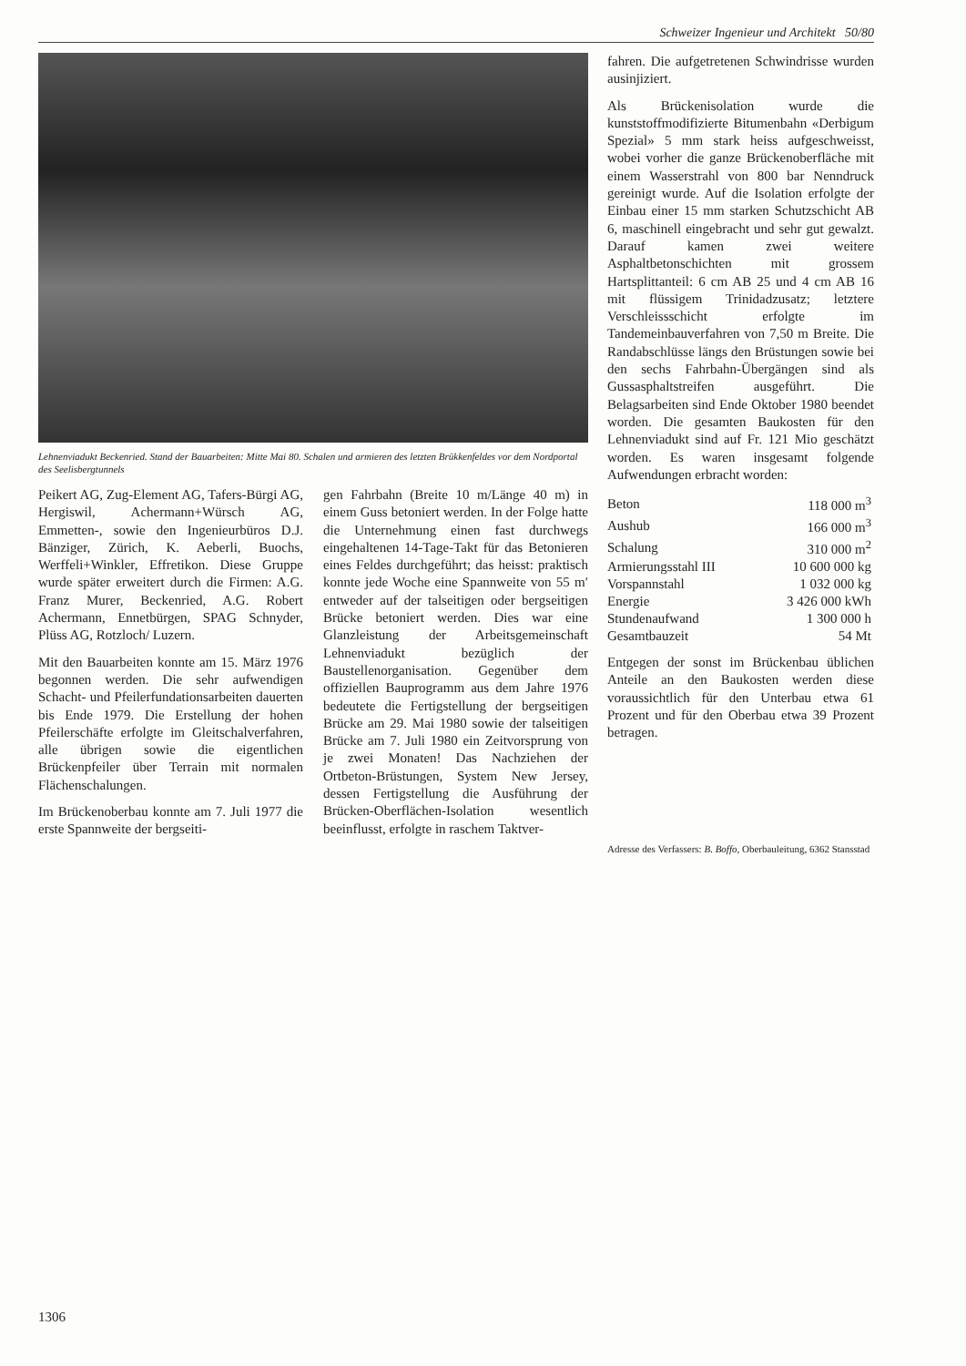Schweizer Ingenieur und Architekt 50/80
Lehnenviadukt Beckenried. Stand der Bauarbeiten: Mitte Mai 80. Schalen und armieren des letzten Brükkenfeldes vor dem Nordportal des Seelisbergtunnels
Peikert AG, Zug-Element AG, Tafers-Bürgi AG, Hergiswil, Achermann+Würsch AG, Emmetten-, sowie den Ingenieurbüros D.J. Bänziger, Zürich, K. Aeberli, Buochs, Werffeli+Winkler, Effretikon. Diese Gruppe wurde später erweitert durch die Firmen: A.G. Franz Murer, Beckenried, A.G. Robert Achermann, Ennetbürgen, SPAG Schnyder, Plüss AG, Rotzloch/ Luzern.
Mit den Bauarbeiten konnte am 15. März 1976 begonnen werden. Die sehr aufwendigen Schacht- und Pfeilerfundationsarbeiten dauerten bis Ende 1979. Die Erstellung der hohen Pfeilerschäfte erfolgte im Gleitschalverfahren, alle übrigen sowie die eigentlichen Brückenpfeiler über Terrain mit normalen Flächenschalungen.
Im Brückenoberbau konnte am 7. Juli 1977 die erste Spannweite der bergseiti-
gen Fahrbahn (Breite 10 m/Länge 40 m) in einem Guss betoniert werden. In der Folge hatte die Unternehmung einen fast durchwegs eingehaltenen 14-Tage-Takt für das Betonieren eines Feldes durchgeführt; das heisst: praktisch konnte jede Woche eine Spannweite von 55 m′ entweder auf der talseitigen oder bergseitigen Brücke betoniert werden. Dies war eine Glanzleistung der Arbeitsgemeinschaft Lehnenviadukt bezüglich der Baustellenorganisation. Gegenüber dem offiziellen Bauprogramm aus dem Jahre 1976 bedeutete die Fertigstellung der bergseitigen Brücke am 29. Mai 1980 sowie der talseitigen Brücke am 7. Juli 1980 ein Zeitvorsprung von je zwei Monaten! Das Nachziehen der Ortbeton-Brüstungen, System New Jersey, dessen Fertigstellung die Ausführung der Brücken-Oberflächen-Isolation wesentlich beeinflusst, erfolgte in raschem Taktver-
fahren. Die aufgetretenen Schwindrisse wurden ausinjiziert.
Als Brückenisolation wurde die kunststoffmodifizierte Bitumenbahn «Derbigum Spezial» 5 mm stark heiss aufgeschweisst, wobei vorher die ganze Brückenoberfläche mit einem Wasserstrahl von 800 bar Nenndruck gereinigt wurde. Auf die Isolation erfolgte der Einbau einer 15 mm starken Schutzschicht AB 6, maschinell eingebracht und sehr gut gewalzt. Darauf kamen zwei weitere Asphaltbetonschichten mit grossem Hartsplittanteil: 6 cm AB 25 und 4 cm AB 16 mit flüssigem Trinidadzusatz; letztere Verschleissschicht erfolgte im Tandemeinbauverfahren von 7,50 m Breite. Die Randabschlüsse längs den Brüstungen sowie bei den sechs Fahrbahn-Übergängen sind als Gussasphaltstreifen ausgeführt. Die Belagsarbeiten sind Ende Oktober 1980 beendet worden. Die gesamten Baukosten für den Lehnenviadukt sind auf Fr. 121 Mio geschätzt worden. Es waren insgesamt folgende Aufwendungen erbracht worden:
| Beton | 118 000 m<sup>3</sup> |
| Aushub | 166 000 m<sup>3</sup> |
| Schalung | 310 000 m<sup>2</sup> |
| Armierungsstahl III | 10 600 000 kg |
| Vorspannstahl | 1 032 000 kg |
| Energie | 3 426 000 kWh |
| Stundenaufwand | 1 300 000 h |
| Gesamtbauzeit | 54 Mt |
Entgegen der sonst im Brückenbau üblichen Anteile an den Baukosten werden diese voraussichtlich für den Unterbau etwa 61 Prozent und für den Oberbau etwa 39 Prozent betragen.
Adresse des Verfassers: B. Boffo, Oberbauleitung, 6362 Stansstad
1306